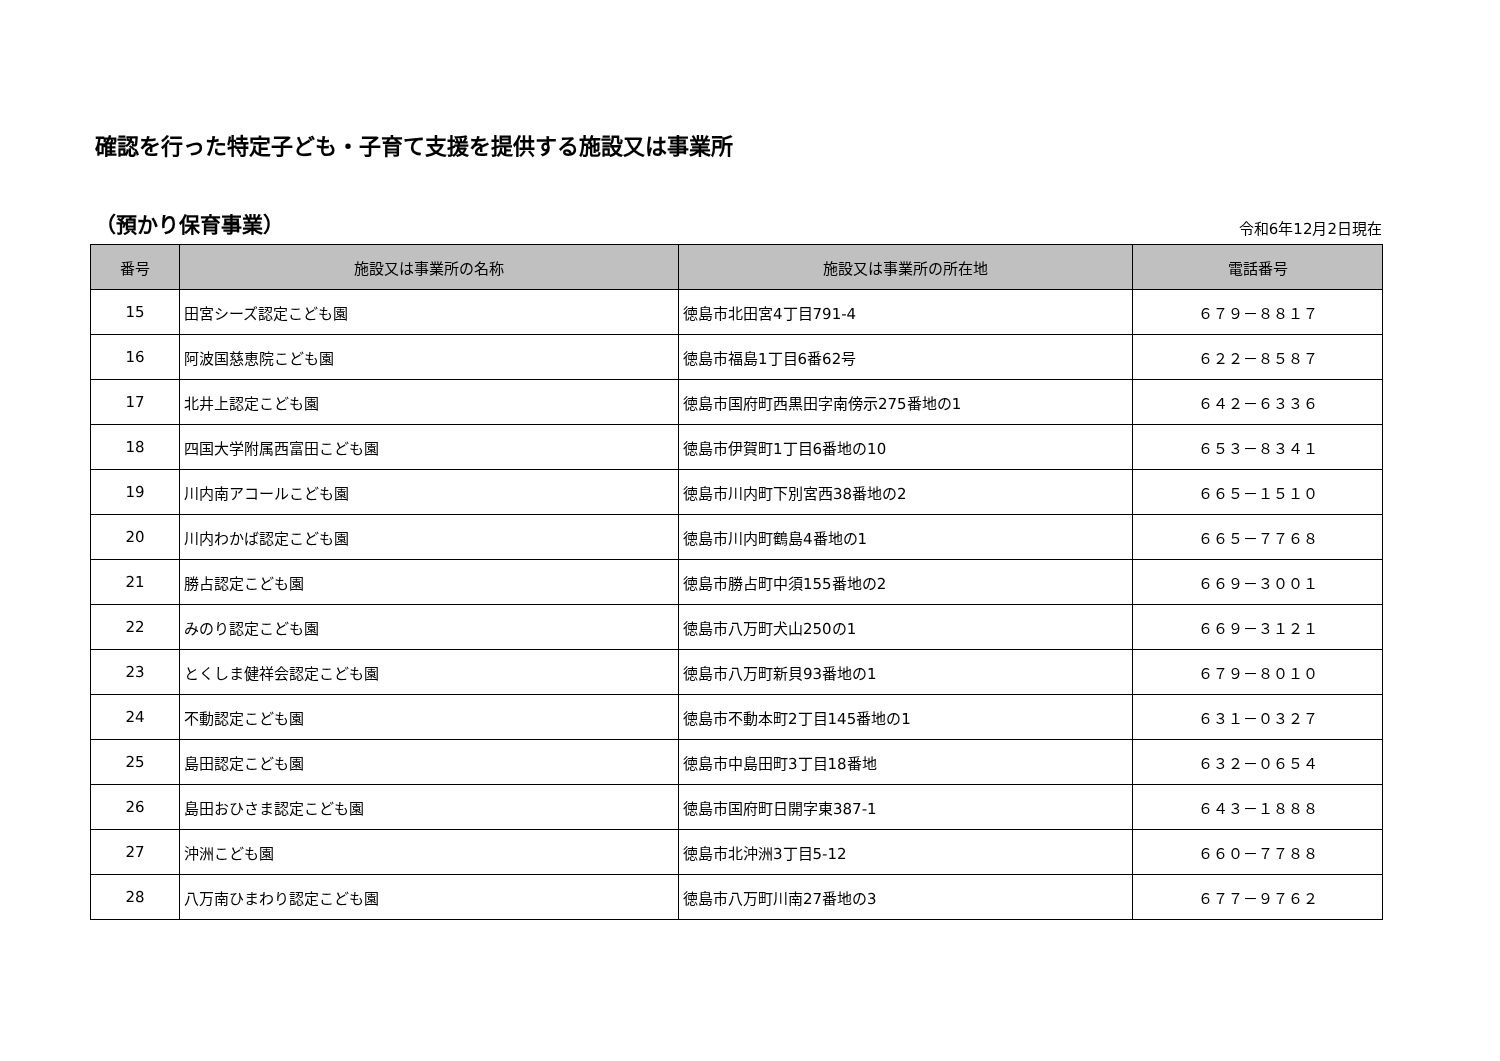確認を行った特定子ども・子育て支援を提供する施設又は事業所
（預かり保育事業） 令和6年12月2日現在
| 番号 | 施設又は事業所の名称 | 施設又は事業所の所在地 | 電話番号 |
| --- | --- | --- | --- |
| 15 | 田宮シーズ認定こども園 | 徳島市北田宮4丁目791-4 | ６７９－８８１７ |
| 16 | 阿波国慈恵院こども園 | 徳島市福島1丁目6番62号 | ６２２－８５８７ |
| 17 | 北井上認定こども園 | 徳島市国府町西黒田字南傍示275番地の1 | ６４２－６３３６ |
| 18 | 四国大学附属西富田こども園 | 徳島市伊賀町1丁目6番地の10 | ６５３－８３４１ |
| 19 | 川内南アコールこども園 | 徳島市川内町下別宮西38番地の2 | ６６５－１５１０ |
| 20 | 川内わかば認定こども園 | 徳島市川内町鶴島4番地の1 | ６６５－７７６８ |
| 21 | 勝占認定こども園 | 徳島市勝占町中須155番地の2 | ６６９－３００１ |
| 22 | みのり認定こども園 | 徳島市八万町犬山250の1 | ６６９－３１２１ |
| 23 | とくしま健祥会認定こども園 | 徳島市八万町新貝93番地の1 | ６７９－８０１０ |
| 24 | 不動認定こども園 | 徳島市不動本町2丁目145番地の1 | ６３１－０３２７ |
| 25 | 島田認定こども園 | 徳島市中島田町3丁目18番地 | ６３２－０６５４ |
| 26 | 島田おひさま認定こども園 | 徳島市国府町日開字東387-1 | ６４３－１８８８ |
| 27 | 沖洲こども園 | 徳島市北沖洲3丁目5-12 | ６６０－７７８８ |
| 28 | 八万南ひまわり認定こども園 | 徳島市八万町川南27番地の3 | ６７７－９７６２ |